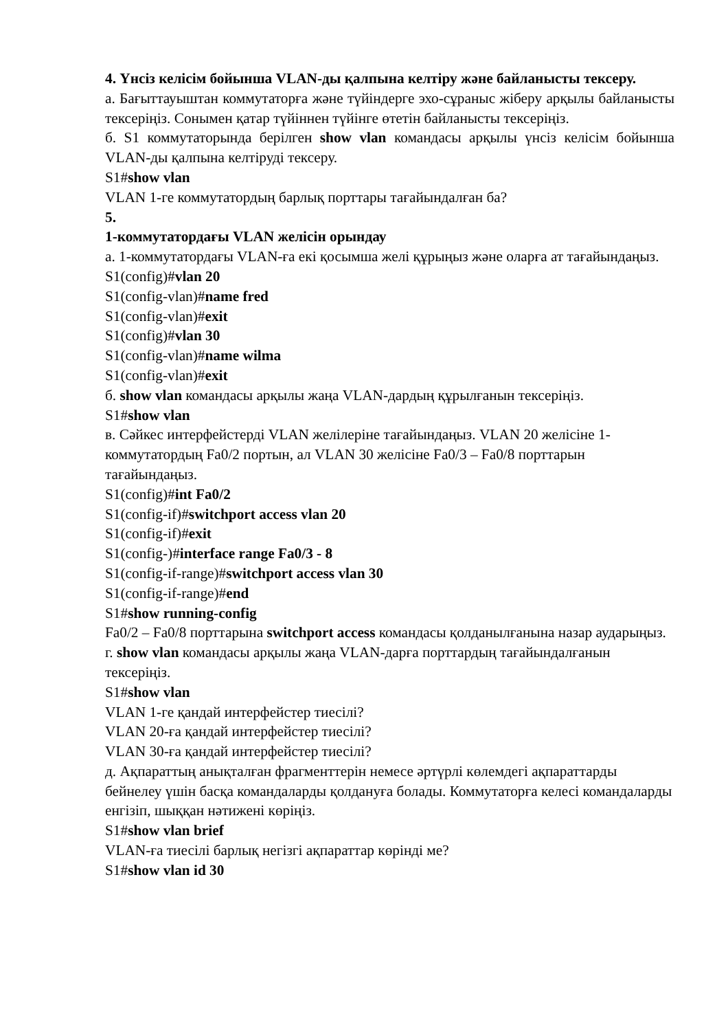4. Үнсіз келісім бойынша VLAN-ды қалпына келтіру және байланысты тексеру.
а. Бағыттауыштан коммутаторға және түйіндерге эхо-сұраныс жіберу арқылы байланысты тексеріңіз. Сонымен қатар түйіннен түйінге өтетін байланысты тексеріңіз.
б. S1 коммутаторында берілген show vlan командасы арқылы үнсіз келісім бойынша VLAN-ды қалпына келтіруді тексеру.
S1#show vlan
VLAN 1-ге коммутатордың барлық порттары тағайындалған ба?
5.
1-коммутатордағы VLAN желісін орындау
а. 1-коммутатордағы VLAN-ға екі қосымша желі құрыңыз және оларға ат тағайындаңыз.
S1(config)#vlan 20
S1(config-vlan)#name fred
S1(config-vlan)#exit
S1(config)#vlan 30
S1(config-vlan)#name wilma
S1(config-vlan)#exit
б. show vlan командасы арқылы жаңа VLAN-дардың құрылғанын тексеріңіз.
S1#show vlan
в. Сәйкес интерфейстерді VLAN желілеріне тағайындаңыз. VLAN 20 желісіне 1-коммутатордың Fa0/2 портын, ал VLAN 30 желісіне Fa0/3 – Fa0/8 порттарын тағайындаңыз.
S1(config)#int Fa0/2
S1(config-if)#switchport access vlan 20
S1(config-if)#exit
S1(config-)#interface range Fa0/3 - 8
S1(config-if-range)#switchport access vlan 30
S1(config-if-range)#end
S1#show running-config
Fa0/2 – Fa0/8 порттарына switchport access командасы қолданылғанына назар аударыңыз.
г. show vlan командасы арқылы жаңа VLAN-дарға порттардың тағайындалғанын тексеріңіз.
S1#show vlan
VLAN 1-ге қандай интерфейстер тиесілі?
VLAN 20-ға қандай интерфейстер тиесілі?
VLAN 30-ға қандай интерфейстер тиесілі?
д. Ақпараттың анықталған фрагменттерін немесе әртүрлі көлемдегі ақпараттарды бейнелеу үшін басқа командаларды қолдануға болады. Коммутаторға келесі командаларды енгізіп, шыққан нәтижені көріңіз.
S1#show vlan brief
VLAN-ға тиесілі барлық негізгі ақпараттар көрінді ме?
S1#show vlan id 30